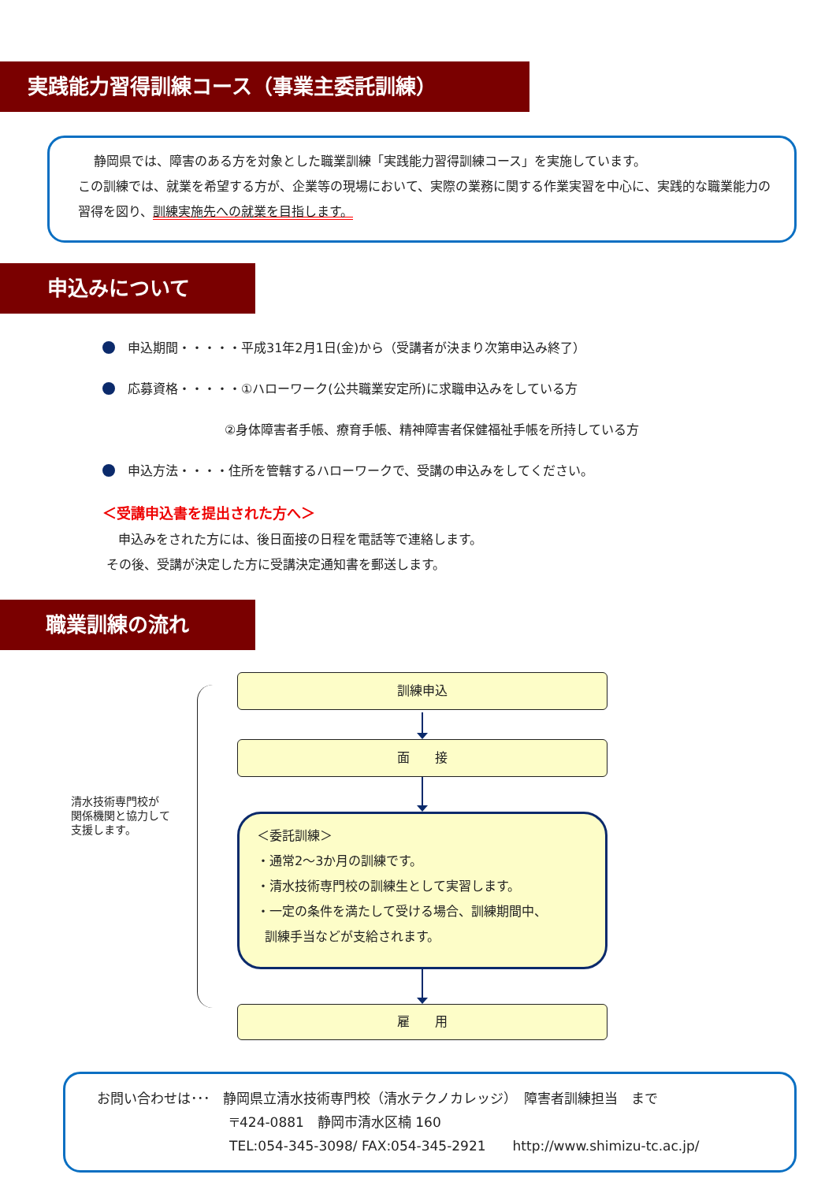実践能力習得訓練コース（事業主委託訓練）
静岡県では、障害のある方を対象とした職業訓練「実践能力習得訓練コース」を実施しています。
この訓練では、就業を希望する方が、企業等の現場において、実際の業務に関する作業実習を中心に、実践的な職業能力の習得を図り、訓練実施先への就業を目指します。
申込みについて
申込期間・・・・・平成31年2月1日(金)から（受講者が決まり次第申込み終了）
応募資格・・・・・①ハローワーク(公共職業安定所)に求職申込みをしている方
②身体障害者手帳、療育手帳、精神障害者保健福祉手帳を所持している方
申込方法・・・・住所を管轄するハローワークで、受講の申込みをしてください。
＜受講申込書を提出された方へ＞
申込みをされた方には、後日面接の日程を電話等で連絡します。
その後、受講が決定した方に受講決定通知書を郵送します。
職業訓練の流れ
清水技術専門校が
関係機関と協力して
支援します。
訓練申込
面　　接
＜委託訓練＞
・通常2～3か月の訓練です。
・清水技術専門校の訓練生として実習します。
・一定の条件を満たして受ける場合、訓練期間中、
訓練手当などが支給されます。
雇　　用
お問い合わせは･･･　静岡県立清水技術専門校（清水テクノカレッジ）　障害者訓練担当　まで
〒424-0881　静岡市清水区楠 160
TEL:054-345-3098/ FAX:054-345-2921　　http://www.shimizu-tc.ac.jp/